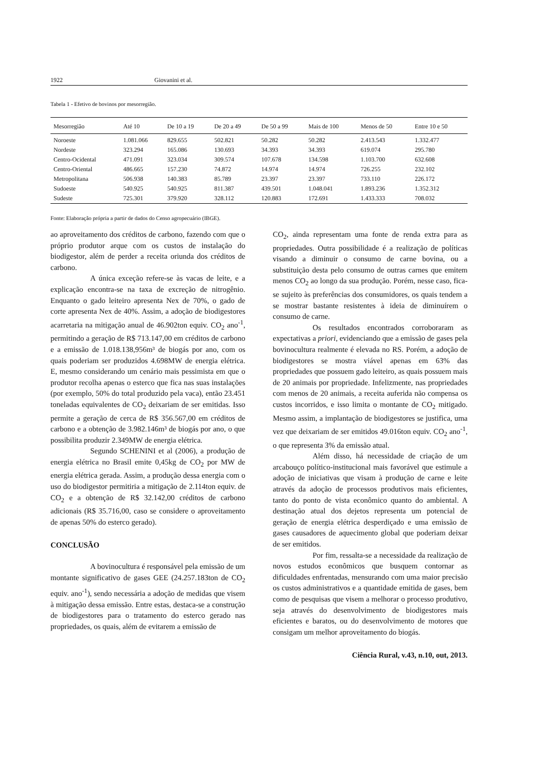1922 Giovanini et al.
Tabela 1 - Efetivo de bovinos por mesorregião.
| Mesorregião | Até 10 | De 10 a 19 | De 20 a 49 | De 50 a 99 | Mais de 100 | Menos de 50 | Entre 10 e 50 |
| --- | --- | --- | --- | --- | --- | --- | --- |
| Noroeste | 1.081.066 | 829.655 | 502.821 | 50.282 | 50.282 | 2.413.543 | 1.332.477 |
| Nordeste | 323.294 | 165.086 | 130.693 | 34.393 | 34.393 | 619.074 | 295.780 |
| Centro-Ocidental | 471.091 | 323.034 | 309.574 | 107.678 | 134.598 | 1.103.700 | 632.608 |
| Centro-Oriental | 486.665 | 157.230 | 74.872 | 14.974 | 14.974 | 726.255 | 232.102 |
| Metropolitana | 506.938 | 140.383 | 85.789 | 23.397 | 23.397 | 733.110 | 226.172 |
| Sudoeste | 540.925 | 540.925 | 811.387 | 439.501 | 1.048.041 | 1.893.236 | 1.352.312 |
| Sudeste | 725.301 | 379.920 | 328.112 | 120.883 | 172.691 | 1.433.333 | 708.032 |
Fonte: Elaboração própria a partir de dados do Censo agropecuário (IBGE).
ao aproveitamento dos créditos de carbono, fazendo com que o próprio produtor arque com os custos de instalação do biodigestor, além de perder a receita oriunda dos créditos de carbono.
A única exceção refere-se às vacas de leite, e a explicação encontra-se na taxa de excreção de nitrogênio. Enquanto o gado leiteiro apresenta Nex de 70%, o gado de corte apresenta Nex de 40%. Assim, a adoção de biodigestores acarretaria na mitigação anual de 46.902ton equiv. CO<sub>2</sub> ano<sup>-1</sup>, permitindo a geração de R$ 713.147,00 em créditos de carbono e a emissão de 1.018.138,956m³ de biogás por ano, com os quais poderiam ser produzidos 4.698MW de energia elétrica. E, mesmo considerando um cenário mais pessimista em que o produtor recolha apenas o esterco que fica nas suas instalações (por exemplo, 50% do total produzido pela vaca), então 23.451 toneladas equivalentes de CO<sub>2</sub> deixariam de ser emitidas. Isso permite a geração de cerca de R$ 356.567,00 em créditos de carbono e a obtenção de 3.982.146m³ de biogás por ano, o que possibilita produzir 2.349MW de energia elétrica.
Segundo SCHENINI et al (2006), a produção de energia elétrica no Brasil emite 0,45kg de CO<sub>2</sub> por MW de energia elétrica gerada. Assim, a produção dessa energia com o uso do biodigestor permitiria a mitigação de 2.114ton equiv. de CO<sub>2</sub> e a obtenção de R$ 32.142,00 créditos de carbono adicionais (R$ 35.716,00, caso se considere o aproveitamento de apenas 50% do esterco gerado).
CONCLUSÃO
A bovinocultura é responsável pela emissão de um montante significativo de gases GEE (24.257.183ton de CO<sub>2</sub> equiv. ano<sup>-1</sup>), sendo necessária a adoção de medidas que visem à mitigação dessa emissão. Entre estas, destaca-se a construção de biodigestores para o tratamento do esterco gerado nas propriedades, os quais, além de evitarem a emissão de
CO<sub>2</sub>, ainda representam uma fonte de renda extra para as propriedades. Outra possibilidade é a realização de políticas visando a diminuir o consumo de carne bovina, ou a substituição desta pelo consumo de outras carnes que emitem menos CO<sub>2</sub> ao longo da sua produção. Porém, nesse caso, fica-se sujeito às preferências dos consumidores, os quais tendem a se mostrar bastante resistentes à ideia de diminuírem o consumo de carne.
Os resultados encontrados corroboraram as expectativas a priori, evidenciando que a emissão de gases pela bovinocultura realmente é elevada no RS. Porém, a adoção de biodigestores se mostra viável apenas em 63% das propriedades que possuem gado leiteiro, as quais possuem mais de 20 animais por propriedade. Infelizmente, nas propriedades com menos de 20 animais, a receita auferida não compensa os custos incorridos, e isso limita o montante de CO<sub>2</sub> mitigado. Mesmo assim, a implantação de biodigestores se justifica, uma vez que deixariam de ser emitidos 49.016ton equiv. CO<sub>2</sub> ano<sup>-1</sup>, o que representa 3% da emissão atual.
Além disso, há necessidade de criação de um arcabouço político-institucional mais favorável que estimule a adoção de iniciativas que visam à produção de carne e leite através da adoção de processos produtivos mais eficientes, tanto do ponto de vista econômico quanto do ambiental. A destinação atual dos dejetos representa um potencial de geração de energia elétrica desperdiçado e uma emissão de gases causadores de aquecimento global que poderiam deixar de ser emitidos.
Por fim, ressalta-se a necessidade da realização de novos estudos econômicos que busquem contornar as dificuldades enfrentadas, mensurando com uma maior precisão os custos administrativos e a quantidade emitida de gases, bem como de pesquisas que visem a melhorar o processo produtivo, seja através do desenvolvimento de biodigestores mais eficientes e baratos, ou do desenvolvimento de motores que consigam um melhor aproveitamento do biogás.
Ciência Rural, v.43, n.10, out, 2013.